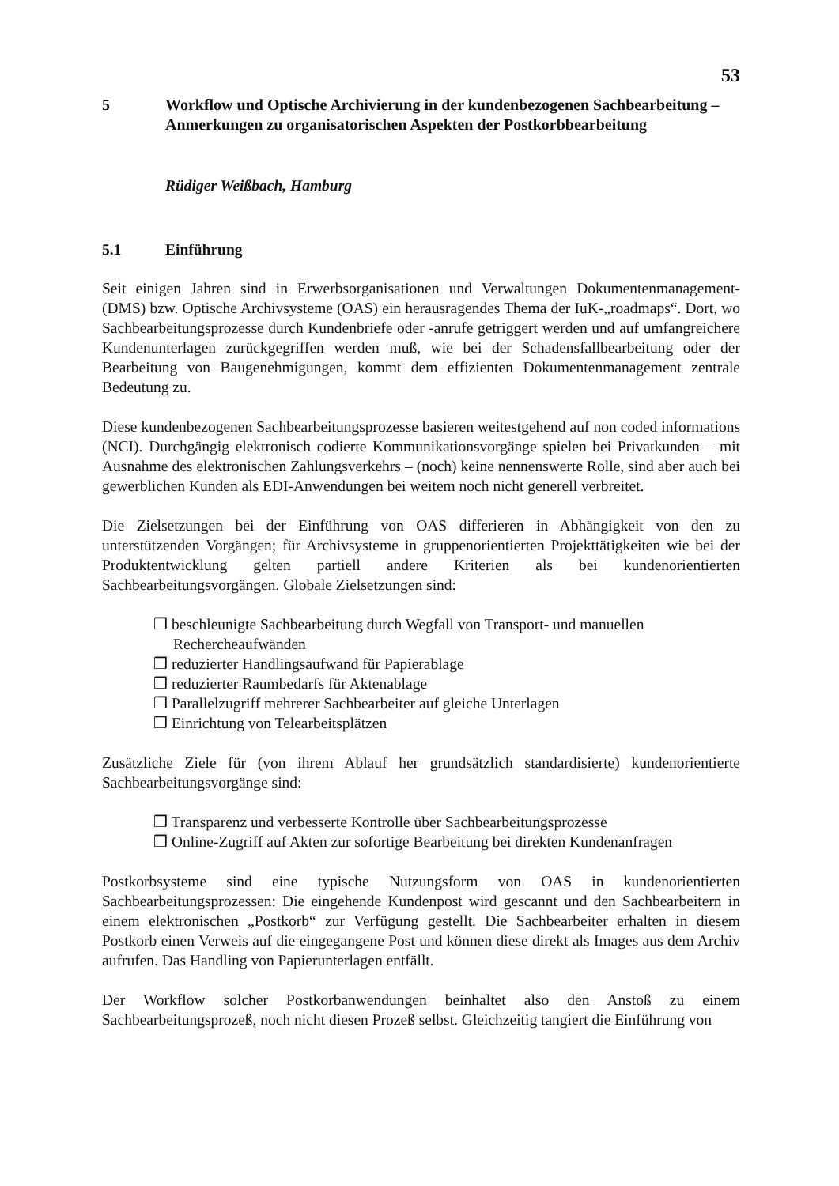53
5 Workflow und Optische Archivierung in der kundenbezogenen Sachbearbeitung – Anmerkungen zu organisatorischen Aspekten der Postkorbbearbeitung
Rüdiger Weißbach, Hamburg
5.1 Einführung
Seit einigen Jahren sind in Erwerbsorganisationen und Verwaltungen Dokumentenmanagement- (DMS) bzw. Optische Archivsysteme (OAS) ein herausragendes Thema der IuK-„roadmaps“. Dort, wo Sachbearbeitungsprozesse durch Kundenbriefe oder -anrufe getriggert werden und auf umfangreichere Kundenunterlagen zurückgegriffen werden muß, wie bei der Schadensfallbearbeitung oder der Bearbeitung von Baugenehmigungen, kommt dem effizienten Dokumentenmanagement zentrale Bedeutung zu.
Diese kundenbezogenen Sachbearbeitungsprozesse basieren weitestgehend auf non coded informations (NCI). Durchgängig elektronisch codierte Kommunikationsvorgänge spielen bei Privatkunden – mit Ausnahme des elektronischen Zahlungsverkehrs – (noch) keine nennenswerte Rolle, sind aber auch bei gewerblichen Kunden als EDI-Anwendungen bei weitem noch nicht generell verbreitet.
Die Zielsetzungen bei der Einführung von OAS differieren in Abhängigkeit von den zu unterstützenden Vorgängen; für Archivsysteme in gruppenorientierten Projekttätigkeiten wie bei der Produktentwicklung gelten partiell andere Kriterien als bei kundenorientierten Sachbearbeitungsvorgängen. Globale Zielsetzungen sind:
❒ beschleunigte Sachbearbeitung durch Wegfall von Transport- und manuellen Rechercheaufwänden
❒ reduzierter Handlingsaufwand für Papierablage
❒ reduzierter Raumbedarfs für Aktenablage
❒ Parallelzugriff mehrerer Sachbearbeiter auf gleiche Unterlagen
❒ Einrichtung von Telearbeitsplätzen
Zusätzliche Ziele für (von ihrem Ablauf her grundsätzlich standardisierte) kundenorientierte Sachbearbeitungsvorgänge sind:
❒ Transparenz und verbesserte Kontrolle über Sachbearbeitungsprozesse
❒ Online-Zugriff auf Akten zur sofortige Bearbeitung bei direkten Kundenanfragen
Postkorbsysteme sind eine typische Nutzungsform von OAS in kundenorientierten Sachbearbeitungsprozessen: Die eingehende Kundenpost wird gescannt und den Sachbearbeitern in einem elektronischen „Postkorb“ zur Verfügung gestellt. Die Sachbearbeiter erhalten in diesem Postkorb einen Verweis auf die eingegangene Post und können diese direkt als Images aus dem Archiv aufrufen. Das Handling von Papierunterlagen entfällt.
Der Workflow solcher Postkorbanwendungen beinhaltet also den Anstoß zu einem Sachbearbeitungsprozeß, noch nicht diesen Prozeß selbst. Gleichzeitig tangiert die Einführung von